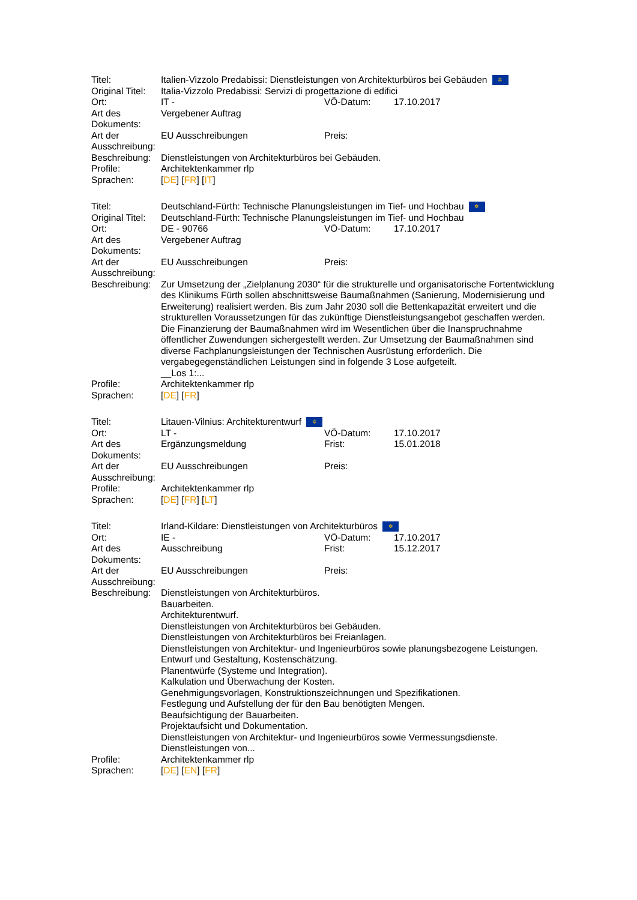| Titel: | Italien-Vizzolo Predabissi: Dienstleistungen von Architekturbüros bei Gebäuden ✲ | | |
| Original Titel: | Italia-Vizzolo Predabissi: Servizi di progettazione di edifici | | |
| Ort: | IT - | VÖ-Datum: | 17.10.2017 |
| Art des Dokuments: | Vergebener Auftrag | | |
| Art der Ausschreibung: | EU Ausschreibungen | Preis: | |
| Beschreibung: | Dienstleistungen von Architekturbüros bei Gebäuden. | | |
| Profile: | Architektenkammer rlp | | |
| Sprachen: | [ DE ] [ FR ] [ IT ] | | |
| Titel: | Deutschland-Fürth: Technische Planungsleistungen im Tief- und Hochbau ✲ | | |
| Original Titel: | Deutschland-Fürth: Technische Planungsleistungen im Tief- und Hochbau | | |
| Ort: | DE - 90766 | VÖ-Datum: | 17.10.2017 |
| Art des Dokuments: | Vergebener Auftrag | | |
| Art der Ausschreibung: | EU Ausschreibungen | Preis: | |
| Beschreibung: | Zur Umsetzung der „Zielplanung 2030“ für die strukturelle und organisatorische Fortentwicklung des Klinikums Fürth sollen abschnittsweise Baumaßnahmen (Sanierung, Modernisierung und Erweiterung) realisiert werden. Bis zum Jahr 2030 soll die Bettenkapazität erweitert und die strukturellen Voraussetzungen für das zukünftige Dienstleistungsangebot geschaffen werden. Die Finanzierung der Baumaßnahmen wird im Wesentlichen über die Inanspruchnahme öffentlicher Zuwendungen sichergestellt werden. Zur Umsetzung der Baumaßnahmen sind diverse Fachplanungsleistungen der Technischen Ausrüstung erforderlich. Die vergabegegenständlichen Leistungen sind in folgende 3 Lose aufgeteilt. __Los 1:... | | |
| Profile: | Architektenkammer rlp | | |
| Sprachen: | [ DE ] [ FR ] | | |
| Titel: | Litauen-Vilnius: Architekturentwurf ✲ | | |
| Ort: | LT - | VÖ-Datum: | 17.10.2017 |
| Art des Dokuments: | Ergänzungsmeldung | Frist: | 15.01.2018 |
| Art der Ausschreibung: | EU Ausschreibungen | Preis: | |
| Profile: | Architektenkammer rlp | | |
| Sprachen: | [ DE ] [ FR ] [ LT ] | | |
| Titel: | Irland-Kildare: Dienstleistungen von Architekturbüros ✲ | | |
| Ort: | IE - | VÖ-Datum: | 17.10.2017 |
| Art des Dokuments: | Ausschreibung | Frist: | 15.12.2017 |
| Art der Ausschreibung: | EU Ausschreibungen | Preis: | |
| Beschreibung: | Dienstleistungen von Architekturbüros. Bauarbeiten. Architekturentwurf. Dienstleistungen von Architekturbüros bei Gebäuden. Dienstleistungen von Architekturbüros bei Freianlagen. Dienstleistungen von Architektur- und Ingenieurbüros sowie planungsbezogene Leistungen. Entwurf und Gestaltung, Kostenschätzung. Planentwürfe (Systeme und Integration). Kalkulation und Überwachung der Kosten. Genehmigungsvorlagen, Konstruktionszeichnungen und Spezifikationen. Festlegung und Aufstellung der für den Bau benötigten Mengen. Beaufsichtigung der Bauarbeiten. Projektaufsicht und Dokumentation. Dienstleistungen von Architektur- und Ingenieurbüros sowie Vermessungsdienste. Dienstleistungen von... | | |
| Profile: | Architektenkammer rlp | | |
| Sprachen: | [ DE ] [ EN ] [ FR ] | | |